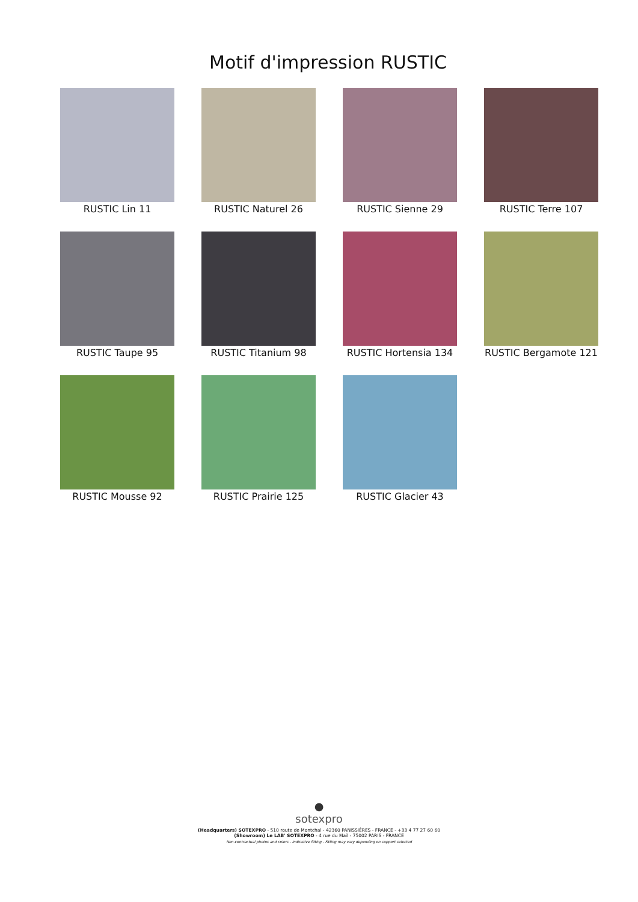Motif d'impression RUSTIC
RUSTIC Lin 11
RUSTIC Naturel 26
RUSTIC Sienne 29
RUSTIC Terre 107
RUSTIC Taupe 95
RUSTIC Titanium 98
RUSTIC Hortensia 134
RUSTIC Bergamote 121
RUSTIC Mousse 92
RUSTIC Prairie 125
RUSTIC Glacier 43
●
sotexpro
(Headquarters) SOTEXPRO - 510 route de Montchal - 42360 PANISSIÈRES - FRANCE - +33 4 77 27 60 60
(Showroom) Le LAB' SOTEXPRO - 4 rue du Mail - 75002 PARIS - FRANCE
Non-contractual photos and colors - Indicative fitting - Fitting may vary depending on support selected